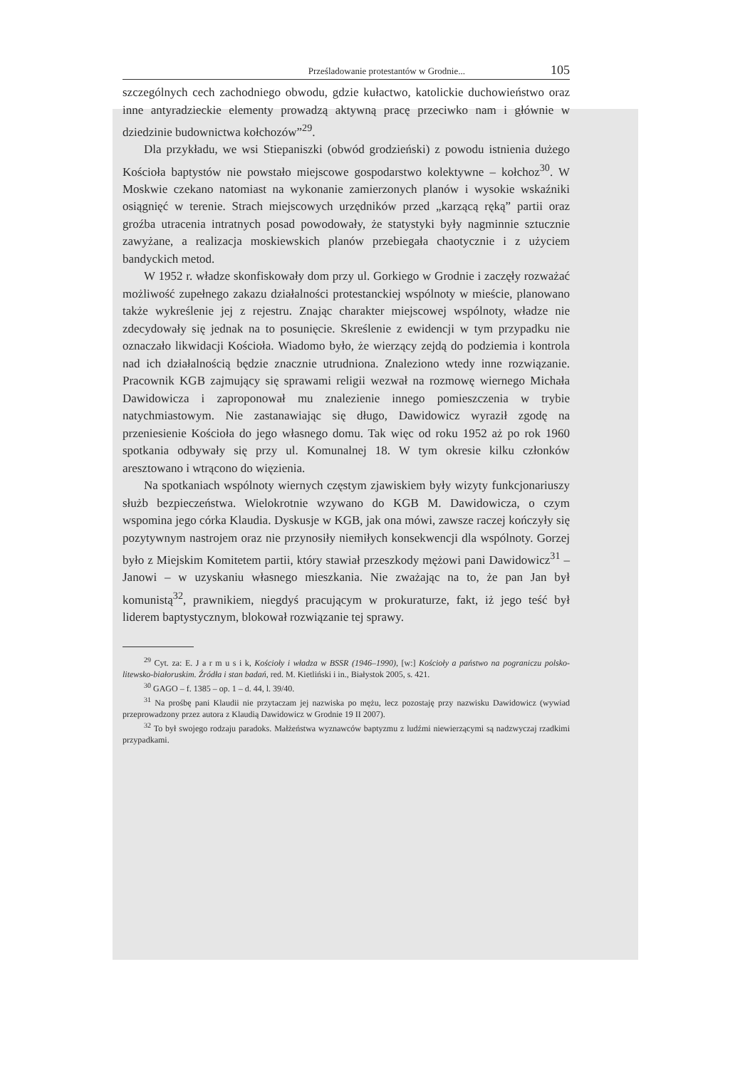Prześladowanie protestantów w Grodnie... 105
szczególnych cech zachodniego obwodu, gdzie kułactwo, katolickie duchowieństwo oraz inne antyradzieckie elementy prowadzą aktywną pracę przeciwko nam i głównie w dziedzinie budownictwa kołchozów”<sup>29</sup>.
Dla przykładu, we wsi Stiepaniszki (obwód grodzieński) z powodu istnienia dużego Kościoła baptystów nie powstało miejscowe gospodarstwo kolektywne – kołchoz<sup>30</sup>. W Moskwie czekano natomiast na wykonanie zamierzonych planów i wysokie wskaźniki osiągnięć w terenie. Strach miejscowych urzędników przed „karzącą ręką” partii oraz groźba utracenia intratnych posad powodowały, że statystyki były nagminnie sztucznie zawyżane, a realizacja moskiewskich planów przebiegała chaotycznie i z użyciem bandyckich metod.
W 1952 r. władze skonfiskowały dom przy ul. Gorkiego w Grodnie i zaczęły rozważać możliwość zupełnego zakazu działalności protestanckiej wspólnoty w mieście, planowano także wykreślenie jej z rejestru. Znając charakter miejscowej wspólnoty, władze nie zdecydowały się jednak na to posunięcie. Skreślenie z ewidencji w tym przypadku nie oznaczało likwidacji Kościoła. Wiadomo było, że wierzący zejdą do podziemia i kontrola nad ich działalnością będzie znacznie utrudniona. Znaleziono wtedy inne rozwiązanie. Pracownik KGB zajmujący się sprawami religii wezwał na rozmowę wiernego Michała Dawidowicza i zaproponował mu znalezienie innego pomieszczenia w trybie natychmiastowym. Nie zastanawiając się długo, Dawidowicz wyraził zgodę na przeniesienie Kościoła do jego własnego domu. Tak więc od roku 1952 aż po rok 1960 spotkania odbywały się przy ul. Komunalnej 18. W tym okresie kilku członków aresztowano i wtrącono do więzienia.
Na spotkaniach wspólnoty wiernych częstym zjawiskiem były wizyty funkcjonariuszy służb bezpieczeństwa. Wielokrotnie wzywano do KGB M. Dawidowicza, o czym wspomina jego córka Klaudia. Dyskusje w KGB, jak ona mówi, zawsze raczej kończyły się pozytywnym nastrojem oraz nie przynosiły niemiłych konsekwencji dla wspólnoty. Gorzej było z Miejskim Komitetem partii, który stawiał przeszkody mężowi pani Dawidowicz<sup>31</sup> – Janowi – w uzyskaniu własnego mieszkania. Nie zważając na to, że pan Jan był komunistą<sup>32</sup>, prawnikiem, niegdyś pracującym w prokuraturze, fakt, iż jego teść był liderem baptystycznym, blokował rozwiązanie tej sprawy.
<sup>29</sup> Cyt. za: E. J a r m u s i k, Kościoły i władza w BSSR (1946–1990), [w:] Kościoły a państwo na pograniczu polsko-litewsko-białoruskim. Źródła i stan badań, red. M. Kietliński i in., Białystok 2005, s. 421.
<sup>30</sup> GAGO – f. 1385 – op. 1 – d. 44, l. 39/40.
<sup>31</sup> Na prośbę pani Klaudii nie przytaczam jej nazwiska po mężu, lecz pozostaję przy nazwisku Dawidowicz (wywiad przeprowadzony przez autora z Klaudią Dawidowicz w Grodnie 19 II 2007).
<sup>32</sup> To był swojego rodzaju paradoks. Małżeństwa wyznawców baptyzmu z ludźmi niewierzącymi są nadzwyczaj rzadkimi przypadkami.